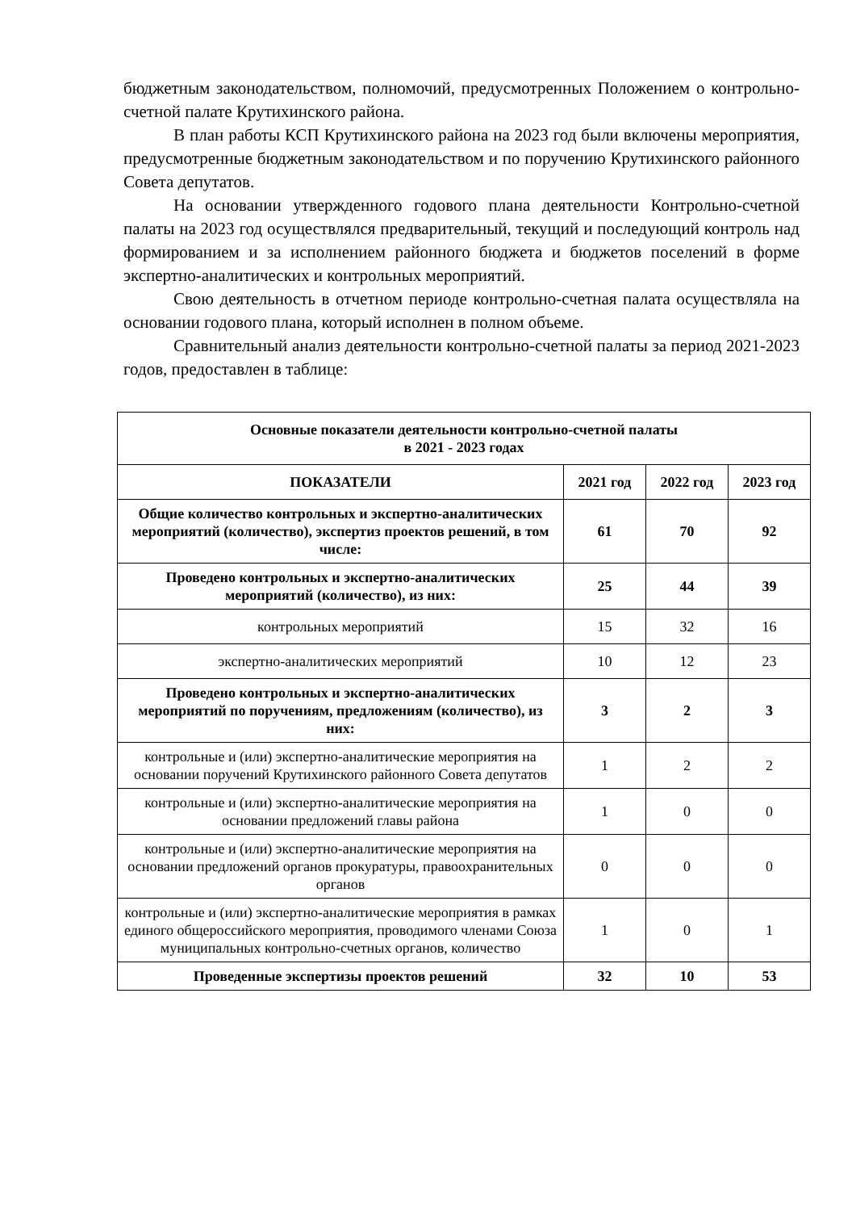бюджетным законодательством, полномочий, предусмотренных Положением о контрольно-счетной палате Крутихинского района.
В план работы КСП Крутихинского района на 2023 год были включены мероприятия, предусмотренные бюджетным законодательством и по поручению Крутихинского районного Совета депутатов.
На основании утвержденного годового плана деятельности Контрольно-счетной палаты на 2023 год осуществлялся предварительный, текущий и последующий контроль над формированием и за исполнением районного бюджета и бюджетов поселений в форме экспертно-аналитических и контрольных мероприятий.
Свою деятельность в отчетном периоде контрольно-счетная палата осуществляла на основании годового плана, который исполнен в полном объеме.
Сравнительный анализ деятельности контрольно-счетной палаты за период 2021-2023 годов, предоставлен в таблице:
| Основные показатели деятельности контрольно-счетной палаты в 2021 - 2023 годах | | | |
| --- | --- | --- | --- |
| ПОКАЗАТЕЛИ | 2021 год | 2022 год | 2023 год |
| Общие количество контрольных и экспертно-аналитических мероприятий (количество), экспертиз проектов решений, в том числе: | 61 | 70 | 92 |
| Проведено контрольных и экспертно-аналитических мероприятий (количество), из них: | 25 | 44 | 39 |
| контрольных мероприятий | 15 | 32 | 16 |
| экспертно-аналитических мероприятий | 10 | 12 | 23 |
| Проведено контрольных и экспертно-аналитических мероприятий по поручениям, предложениям (количество), из них: | 3 | 2 | 3 |
| контрольные и (или) экспертно-аналитические мероприятия на основании поручений Крутихинского районного Совета депутатов | 1 | 2 | 2 |
| контрольные и (или) экспертно-аналитические мероприятия на основании предложений главы района | 1 | 0 | 0 |
| контрольные и (или) экспертно-аналитические мероприятия на основании предложений органов прокуратуры, правоохранительных органов | 0 | 0 | 0 |
| контрольные и (или) экспертно-аналитические мероприятия в рамках единого общероссийского мероприятия, проводимого членами Союза муниципальных контрольно-счетных органов, количество | 1 | 0 | 1 |
| Проведенные экспертизы проектов решений | 32 | 10 | 53 |